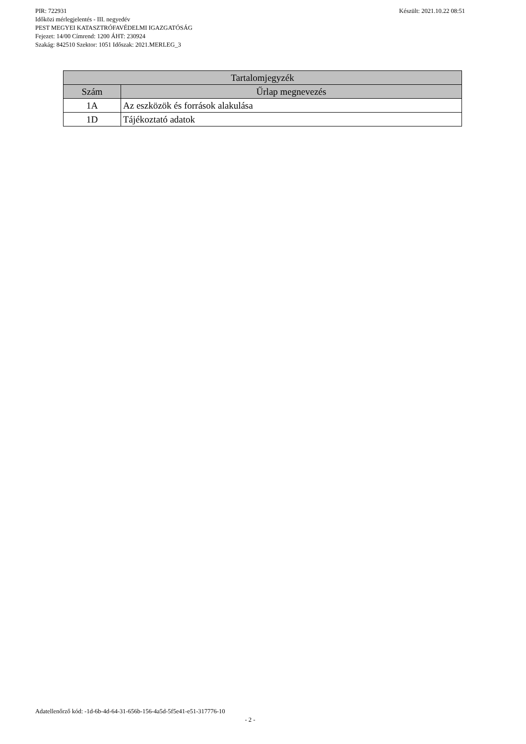Készült: 2021.10.22 08:51 PIR: 722931
Időközi mérlegjelentés - III. negyedév
PEST MEGYEI KATASZTRÓFAVÉDELMI IGAZGATÓSÁG
Fejezet: 14/00 Címrend: 1200 ÁHT: 230924
Szakág: 842510 Szektor: 1051 Időszak: 2021.MERLEG_3
| Tartalomjegyzék | |
| --- | --- |
| Szám | Űrlap megnevezés |
| 1A | Az eszközök és források alakulása |
| 1D | Tájékoztató adatok |
Adatellenőrző kód: -1d-6b-4d-64-31-656b-156-4a5d-5f5e41-e51-317776-10
- 2 -